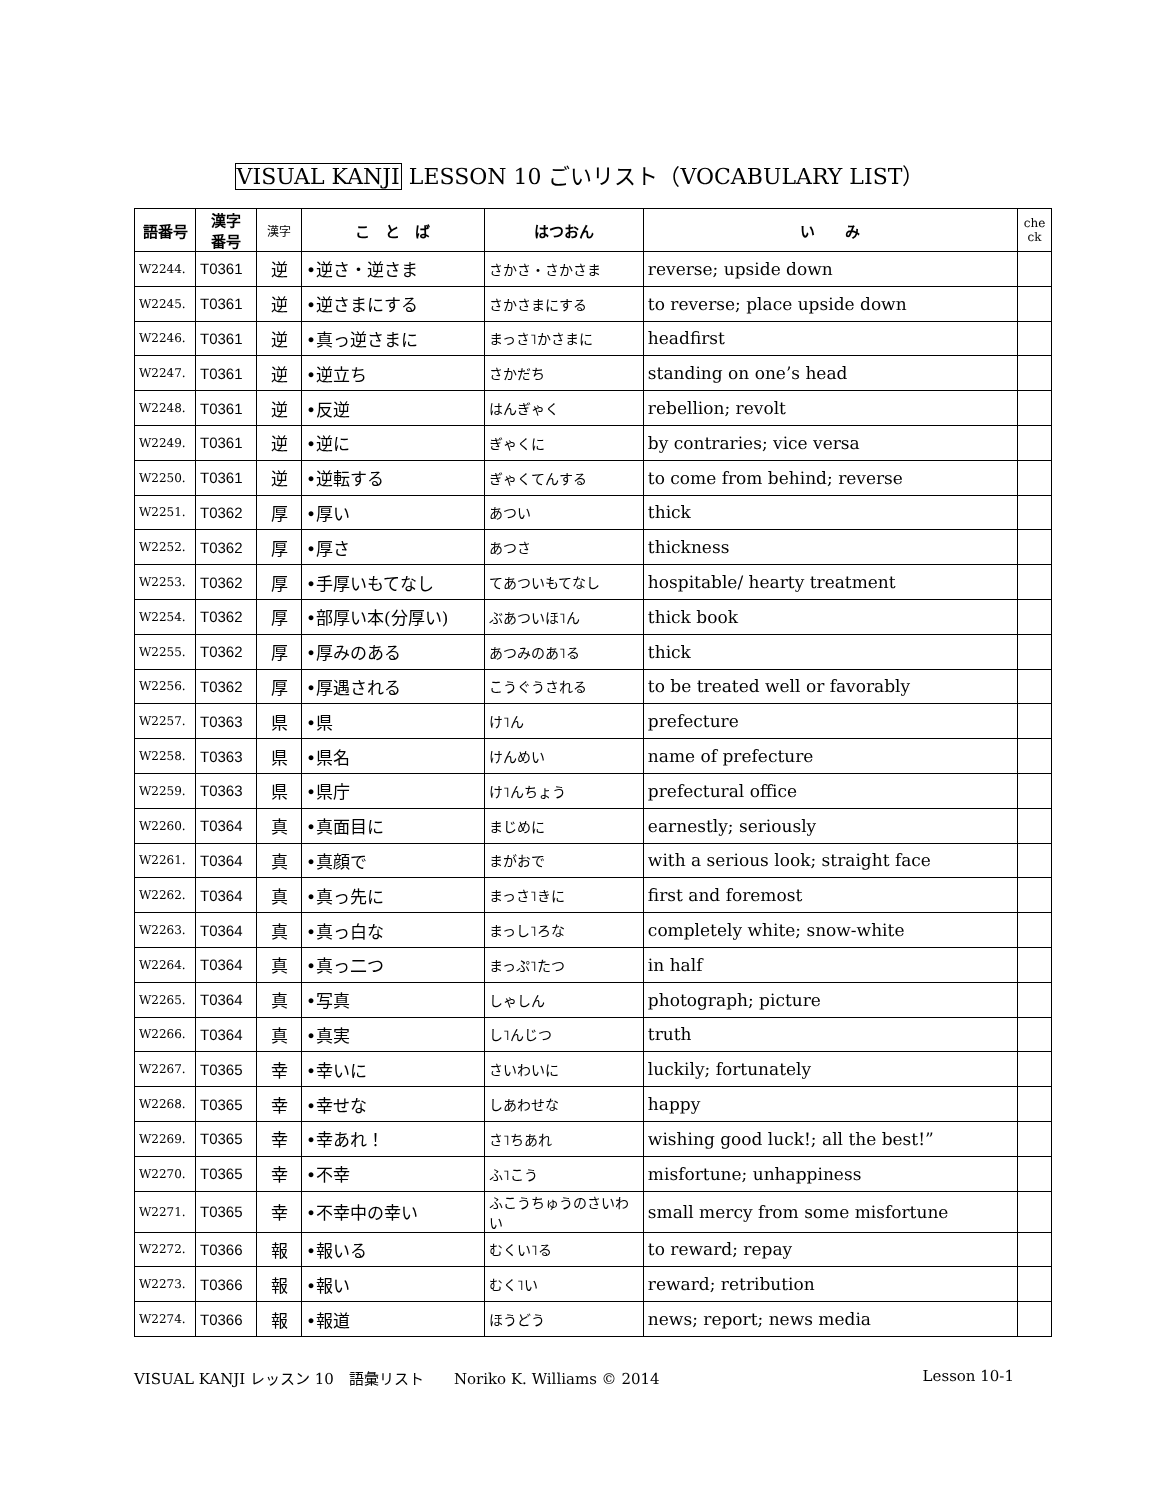VISUAL KANJI LESSON 10 ごいリスト（VOCABULARY LIST）
| 語番号 | 漢字 番号 | 漢字 | こ と ば | はつおん | い み | che ck |
| --- | --- | --- | --- | --- | --- | --- |
| W2244. | T0361 | 逆 | •逆さ・逆さま | さかさ・さかさま | reverse; upside down | |
| W2245. | T0361 | 逆 | •逆さまにする | さかさまにする | to reverse; place upside down | |
| W2246. | T0361 | 逆 | •真っ逆さまに | まっさ˥かさまに | headfirst | |
| W2247. | T0361 | 逆 | •逆立ち | さかだち | standing on one’s head | |
| W2248. | T0361 | 逆 | •反逆 | はんぎゃく | rebellion; revolt | |
| W2249. | T0361 | 逆 | •逆に | ぎゃくに | by contraries; vice versa | |
| W2250. | T0361 | 逆 | •逆転する | ぎゃくてんする | to come from behind; reverse | |
| W2251. | T0362 | 厚 | •厚い | あつい | thick | |
| W2252. | T0362 | 厚 | •厚さ | あつさ | thickness | |
| W2253. | T0362 | 厚 | •手厚いもてなし | てあついもてなし | hospitable/ hearty treatment | |
| W2254. | T0362 | 厚 | •部厚い本(分厚い) | ぶあついほ˥ん | thick book | |
| W2255. | T0362 | 厚 | •厚みのある | あつみのあ˥る | thick | |
| W2256. | T0362 | 厚 | •厚遇される | こうぐうされる | to be treated well or favorably | |
| W2257. | T0363 | 県 | •県 | け˥ん | prefecture | |
| W2258. | T0363 | 県 | •県名 | けんめい | name of prefecture | |
| W2259. | T0363 | 県 | •県庁 | け˥んちょう | prefectural office | |
| W2260. | T0364 | 真 | •真面目に | まじめに | earnestly; seriously | |
| W2261. | T0364 | 真 | •真顔で | まがおで | with a serious look; straight face | |
| W2262. | T0364 | 真 | •真っ先に | まっさ˥きに | first and foremost | |
| W2263. | T0364 | 真 | •真っ白な | まっし˥ろな | completely white; snow-white | |
| W2264. | T0364 | 真 | •真っ二つ | まっぷ˥たつ | in half | |
| W2265. | T0364 | 真 | •写真 | しゃしん | photograph; picture | |
| W2266. | T0364 | 真 | •真実 | し˥んじつ | truth | |
| W2267. | T0365 | 幸 | •幸いに | さいわいに | luckily; fortunately | |
| W2268. | T0365 | 幸 | •幸せな | しあわせな | happy | |
| W2269. | T0365 | 幸 | •幸あれ！ | さ˥ちあれ | wishing good luck!; all the best!” | |
| W2270. | T0365 | 幸 | •不幸 | ふ˥こう | misfortune; unhappiness | |
| W2271. | T0365 | 幸 | •不幸中の幸い | ふこうちゅうのさいわい | small mercy from some misfortune | |
| W2272. | T0366 | 報 | •報いる | むくい˥る | to reward; repay | |
| W2273. | T0366 | 報 | •報い | むく˥い | reward; retribution | |
| W2274. | T0366 | 報 | •報道 | ほうどう | news; report; news media | |
VISUAL KANJI レッスン 10　語彙リスト　　Noriko K. Williams © 2014 Lesson 10-1